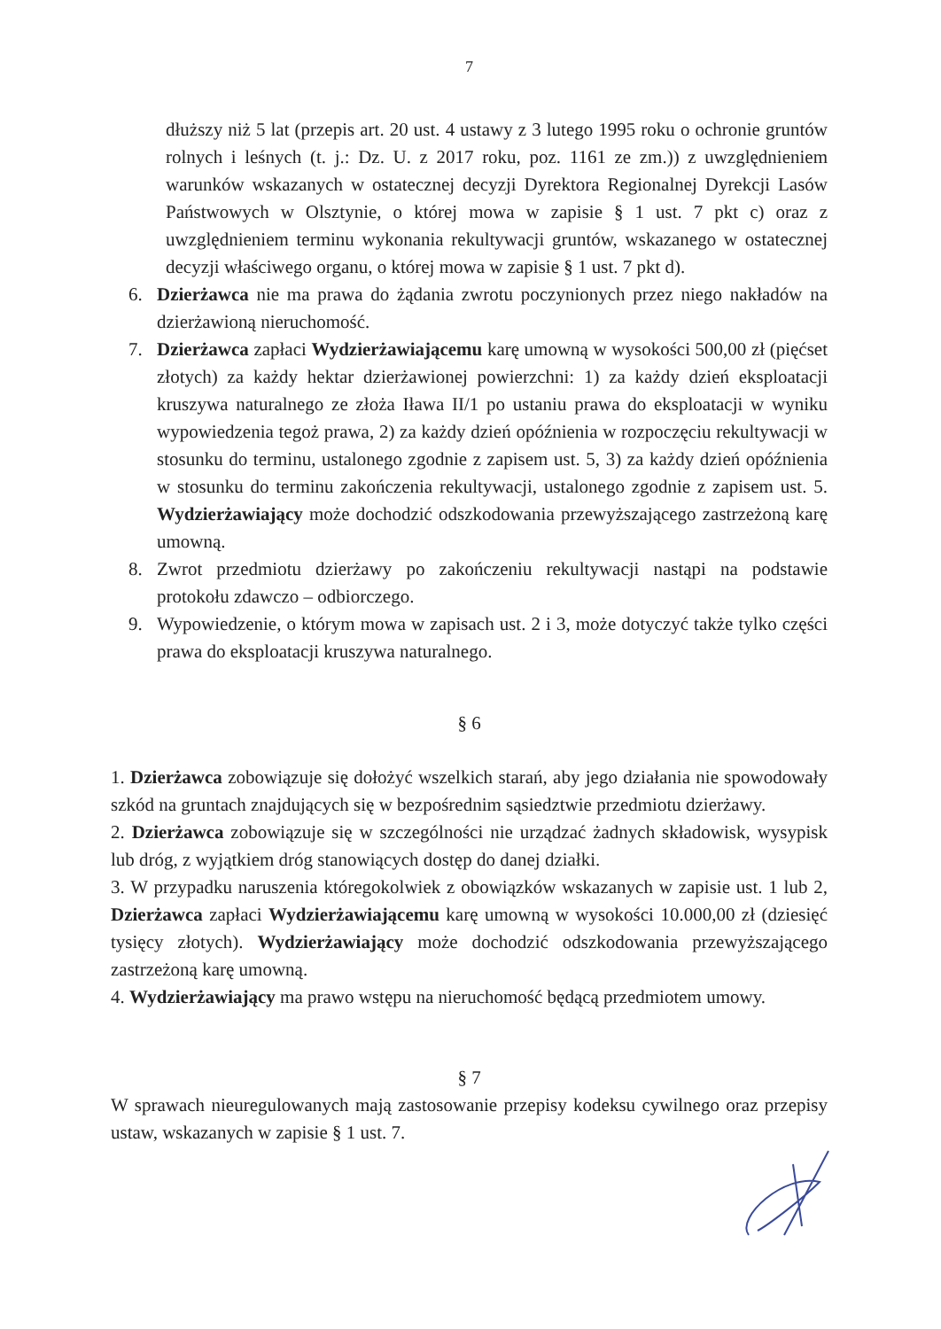7
dłuższy niż 5 lat (przepis art. 20 ust. 4 ustawy z 3 lutego 1995 roku o ochronie gruntów rolnych i leśnych (t. j.: Dz. U. z 2017 roku, poz. 1161 ze zm.)) z uwzględnieniem warunków wskazanych w ostatecznej decyzji Dyrektora Regionalnej Dyrekcji Lasów Państwowych w Olsztynie, o której mowa w zapisie § 1 ust. 7 pkt c) oraz z uwzględnieniem terminu wykonania rekultywacji gruntów, wskazanego w ostatecznej decyzji właściwego organu, o której mowa w zapisie § 1 ust. 7 pkt d).
6. Dzierżawca nie ma prawa do żądania zwrotu poczynionych przez niego nakładów na dzierżawioną nieruchomość.
7. Dzierżawca zapłaci Wydzierżawiającemu karę umowną w wysokości 500,00 zł (pięćset złotych) za każdy hektar dzierżawionej powierzchni: 1) za każdy dzień eksploatacji kruszywa naturalnego ze złoża Iława II/1 po ustaniu prawa do eksploatacji w wyniku wypowiedzenia tegoż prawa, 2) za każdy dzień opóźnienia w rozpoczęciu rekultywacji w stosunku do terminu, ustalonego zgodnie z zapisem ust. 5, 3) za każdy dzień opóźnienia w stosunku do terminu zakończenia rekultywacji, ustalonego zgodnie z zapisem ust. 5. Wydzierżawiający może dochodzić odszkodowania przewyższającego zastrzeżoną karę umowną.
8. Zwrot przedmiotu dzierżawy po zakończeniu rekultywacji nastąpi na podstawie protokołu zdawczo – odbiorczego.
9. Wypowiedzenie, o którym mowa w zapisach ust. 2 i 3, może dotyczyć także tylko części prawa do eksploatacji kruszywa naturalnego.
§ 6
1. Dzierżawca zobowiązuje się dołożyć wszelkich starań, aby jego działania nie spowodowały szkód na gruntach znajdujących się w bezpośrednim sąsiedztwie przedmiotu dzierżawy.
2. Dzierżawca zobowiązuje się w szczególności nie urządzać żadnych składowisk, wysypisk lub dróg, z wyjątkiem dróg stanowiących dostęp do danej działki.
3. W przypadku naruszenia któregokolwiek z obowiązków wskazanych w zapisie ust. 1 lub 2, Dzierżawca zapłaci Wydzierżawiającemu karę umowną w wysokości 10.000,00 zł (dziesięć tysięcy złotych). Wydzierżawiający może dochodzić odszkodowania przewyższającego zastrzeżoną karę umowną.
4. Wydzierżawiający ma prawo wstępu na nieruchomość będącą przedmiotem umowy.
§ 7
W sprawach nieuregulowanych mają zastosowanie przepisy kodeksu cywilnego oraz przepisy ustaw, wskazanych w zapisie § 1 ust. 7.